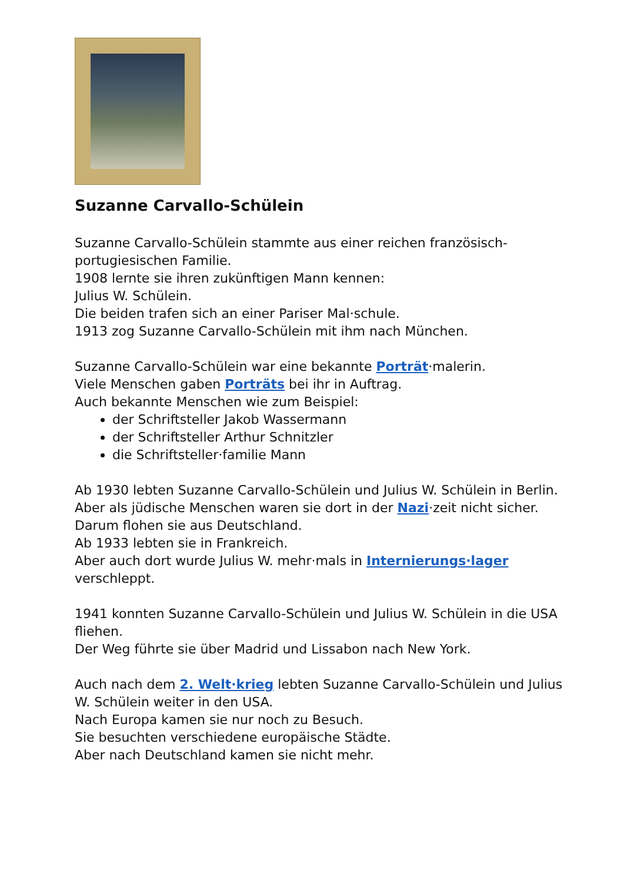Suzanne Carvallo-Schülein
Suzanne Carvallo-Schülein stammte aus einer reichen französisch-portugiesischen Familie.
1908 lernte sie ihren zukünftigen Mann kennen:
Julius W. Schülein.
Die beiden trafen sich an einer Pariser Mal·schule.
1913 zog Suzanne Carvallo-Schülein mit ihm nach München.
Suzanne Carvallo-Schülein war eine bekannte Porträt·malerin.
Viele Menschen gaben Porträts bei ihr in Auftrag.
Auch bekannte Menschen wie zum Beispiel:
der Schriftsteller Jakob Wassermann
der Schriftsteller Arthur Schnitzler
die Schriftsteller·familie Mann
Ab 1930 lebten Suzanne Carvallo-Schülein und Julius W. Schülein in Berlin.
Aber als jüdische Menschen waren sie dort in der Nazi·zeit nicht sicher.
Darum flohen sie aus Deutschland.
Ab 1933 lebten sie in Frankreich.
Aber auch dort wurde Julius W. mehr·mals in Internierungs·lager verschleppt.
1941 konnten Suzanne Carvallo-Schülein und Julius W. Schülein in die USA fliehen.
Der Weg führte sie über Madrid und Lissabon nach New York.
Auch nach dem 2. Welt·krieg lebten Suzanne Carvallo-Schülein und Julius W. Schülein weiter in den USA.
Nach Europa kamen sie nur noch zu Besuch.
Sie besuchten verschiedene europäische Städte.
Aber nach Deutschland kamen sie nicht mehr.